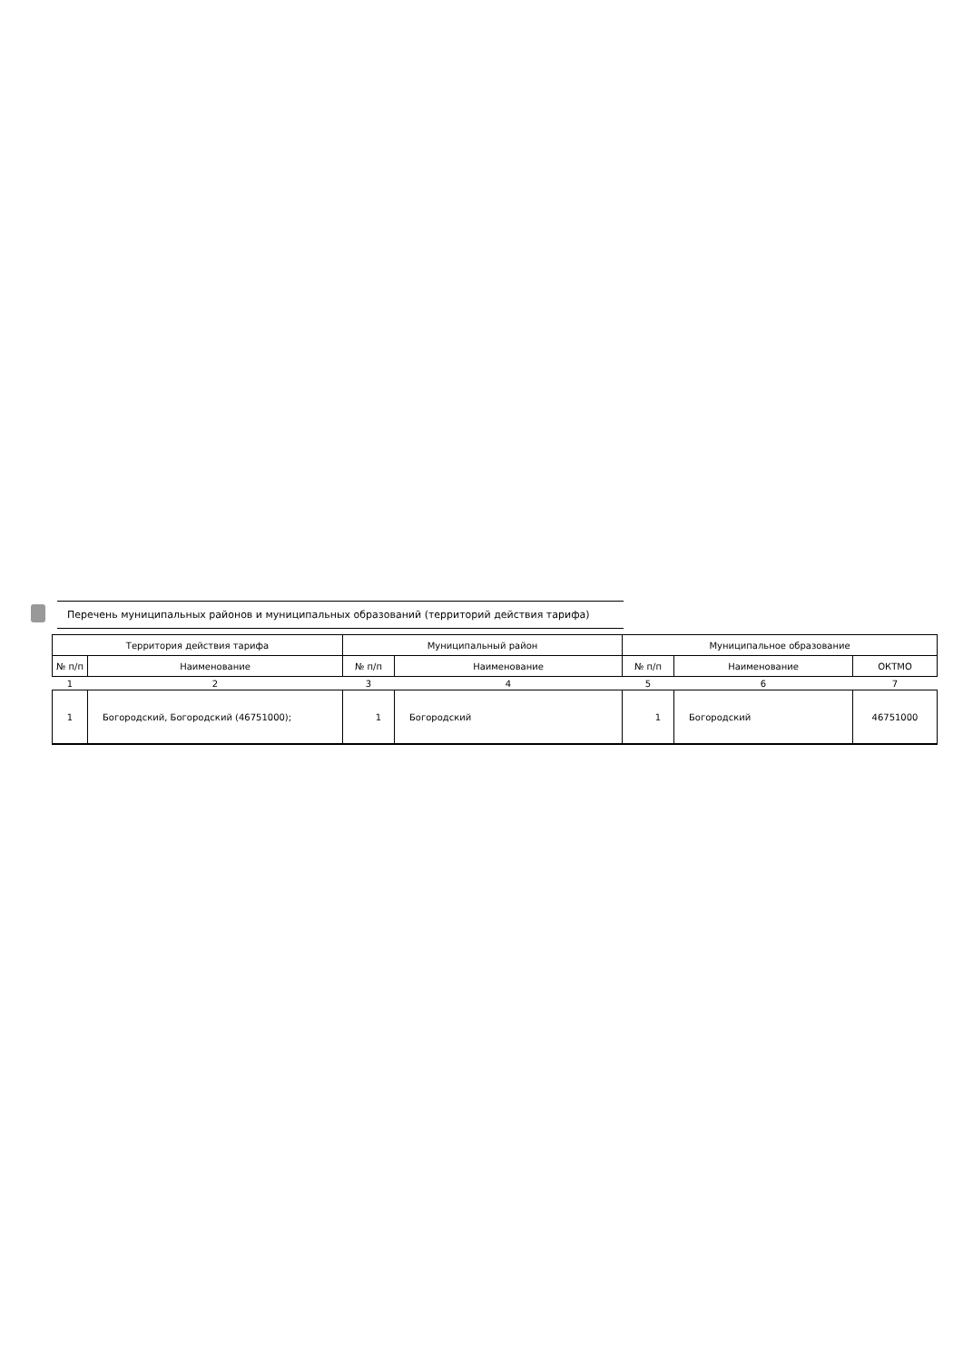Перечень муниципальных районов и муниципальных образований (территорий действия тарифа)
| Территория действия тарифа | | Муниципальный район | | Муниципальное образование | | |
| --- | --- | --- | --- | --- | --- | --- |
| № п/п | Наименование | № п/п | Наименование | № п/п | Наименование | ОКТМО |
| 1 | 2 | 3 | 4 | 5 | 6 | 7 |
| 1 | Богородский, Богородский (46751000); | 1 | Богородский | 1 | Богородский | 46751000 |